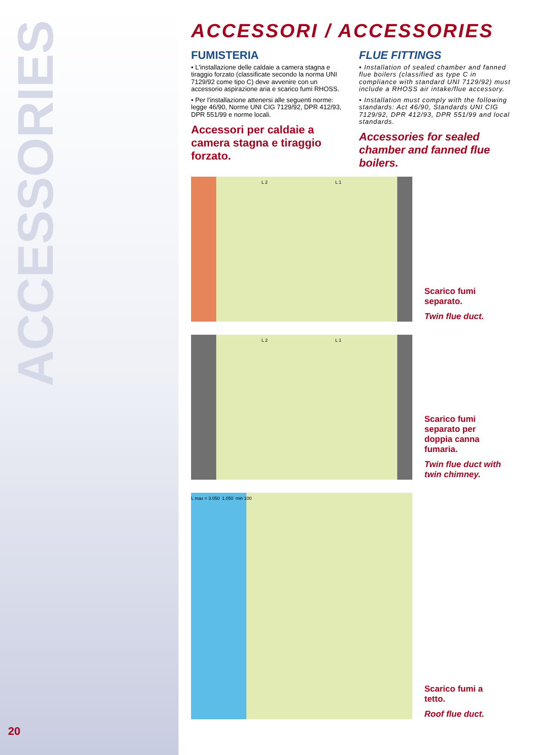ACCESSORIES
20
ACCESSORI / ACCESSORIES
FUMISTERIA
• L'installazione delle caldaie a camera stagna e tiraggio forzato (classificate secondo la norma UNI 7129/92 come tipo C) deve avvenire con un accessorio aspirazione aria e scarico fumi RHOSS.
• Per l'installazione attenersi alle seguenti norme: legge 46/90, Norme UNI CIG 7129/92, DPR 412/93, DPR 551/99 e norme locali.
Accessori per caldaie a camera stagna e tiraggio forzato.
FLUE FITTINGS
• Installation of sealed chamber and fanned flue boilers (classified as type C in compliance with standard UNI 7129/92) must include a RHOSS air intake/flue accessory.
• Installation must comply with the following standards: Act 46/90, Standards UNI CIG 7129/92, DPR 412/93, DPR 551/99 and local standards.
Accessories for sealed chamber and fanned flue boilers.
L 2 L 1
Scarico fumi separato.
Twin flue duct.
L 2 L 1
Scarico fumi separato per doppia canna fumaria.
Twin flue duct with twin chimney.
L max = 3.050 1.050 min 100
Scarico fumi a tetto.
Roof flue duct.